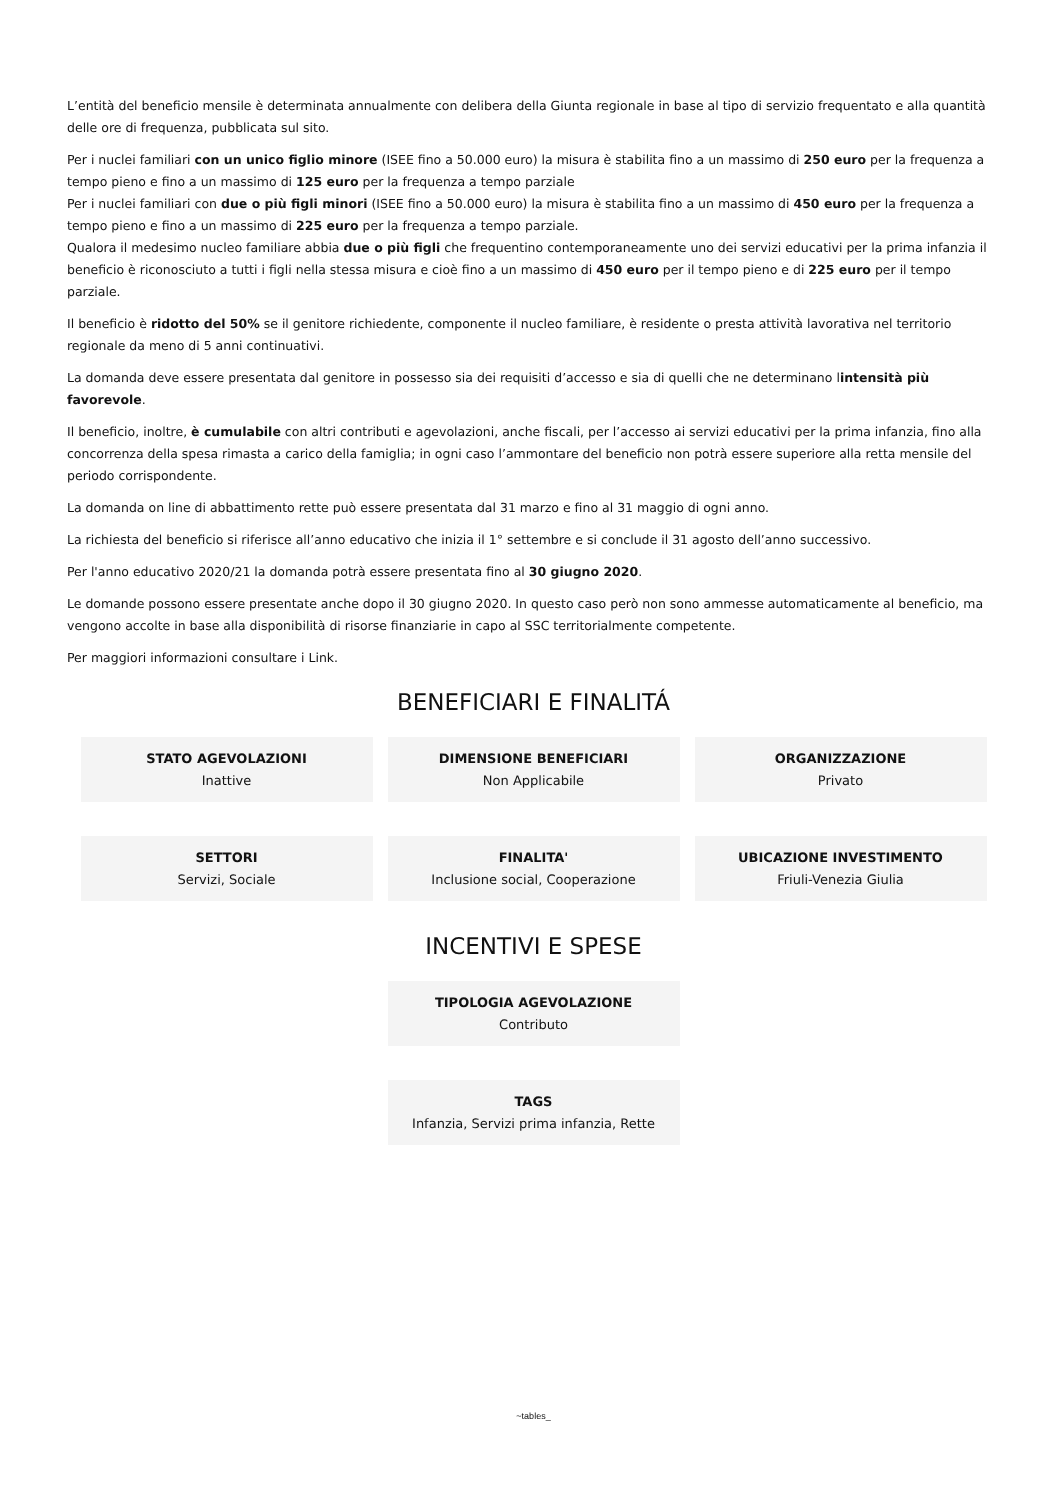L’entità del beneficio mensile è determinata annualmente con delibera della Giunta regionale in base al tipo di servizio frequentato e alla quantità delle ore di frequenza, pubblicata sul sito.
Per i nuclei familiari con un unico figlio minore (ISEE fino a 50.000 euro) la misura è stabilita fino a un massimo di 250 euro per la frequenza a tempo pieno e fino a un massimo di 125 euro per la frequenza a tempo parziale
Per i nuclei familiari con due o più figli minori (ISEE fino a 50.000 euro) la misura è stabilita fino a un massimo di 450 euro per la frequenza a tempo pieno e fino a un massimo di 225 euro per la frequenza a tempo parziale.
Qualora il medesimo nucleo familiare abbia due o più figli che frequentino contemporaneamente uno dei servizi educativi per la prima infanzia il beneficio è riconosciuto a tutti i figli nella stessa misura e cioè fino a un massimo di 450 euro per il tempo pieno e di 225 euro per il tempo parziale.
Il beneficio è ridotto del 50% se il genitore richiedente, componente il nucleo familiare, è residente o presta attività lavorativa nel territorio regionale da meno di 5 anni continuativi.
La domanda deve essere presentata dal genitore in possesso sia dei requisiti d’accesso e sia di quelli che ne determinano lintensità più favorevole.
Il beneficio, inoltre, è cumulabile con altri contributi e agevolazioni, anche fiscali, per l’accesso ai servizi educativi per la prima infanzia, fino alla concorrenza della spesa rimasta a carico della famiglia; in ogni caso l’ammontare del beneficio non potrà essere superiore alla retta mensile del periodo corrispondente.
La domanda on line di abbattimento rette può essere presentata dal 31 marzo e fino al 31 maggio di ogni anno.
La richiesta del beneficio si riferisce all’anno educativo che inizia il 1° settembre e si conclude il 31 agosto dell’anno successivo.
Per l'anno educativo 2020/21 la domanda potrà essere presentata fino al 30 giugno 2020.
Le domande possono essere presentate anche dopo il 30 giugno 2020. In questo caso però non sono ammesse automaticamente al beneficio, ma vengono accolte in base alla disponibilità di risorse finanziarie in capo al SSC territorialmente competente.
Per maggiori informazioni consultare i Link.
BENEFICIARI E FINALITÁ
STATO AGEVOLAZIONI
Inattive
DIMENSIONE BENEFICIARI
Non Applicabile
ORGANIZZAZIONE
Privato
SETTORI
Servizi, Sociale
FINALITA'
Inclusione social, Cooperazione
UBICAZIONE INVESTIMENTO
Friuli-Venezia Giulia
INCENTIVI E SPESE
TIPOLOGIA AGEVOLAZIONE
Contributo
TAGS
Infanzia, Servizi prima infanzia, Rette
~tables_